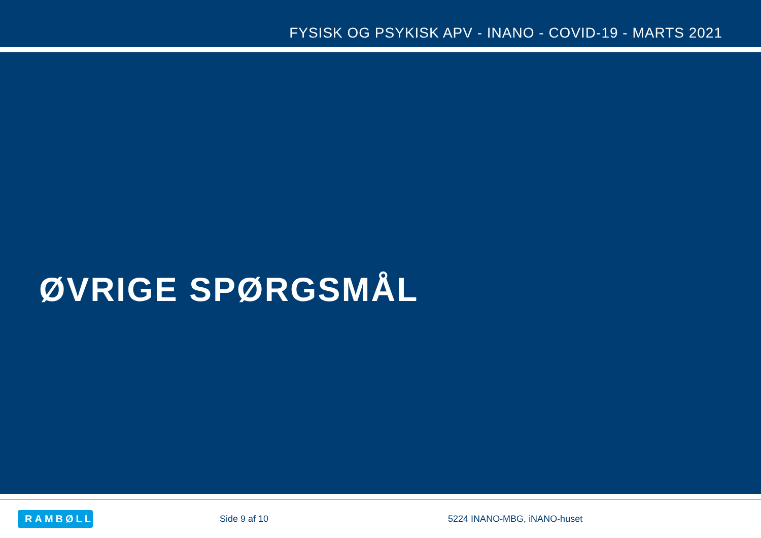FYSISK OG PSYKISK APV - INANO - COVID-19 - MARTS 2021
ØVRIGE SPØRGSMÅL
RAMBØLL
Side 9 af 10 5224 INANO-MBG, iNANO-huset